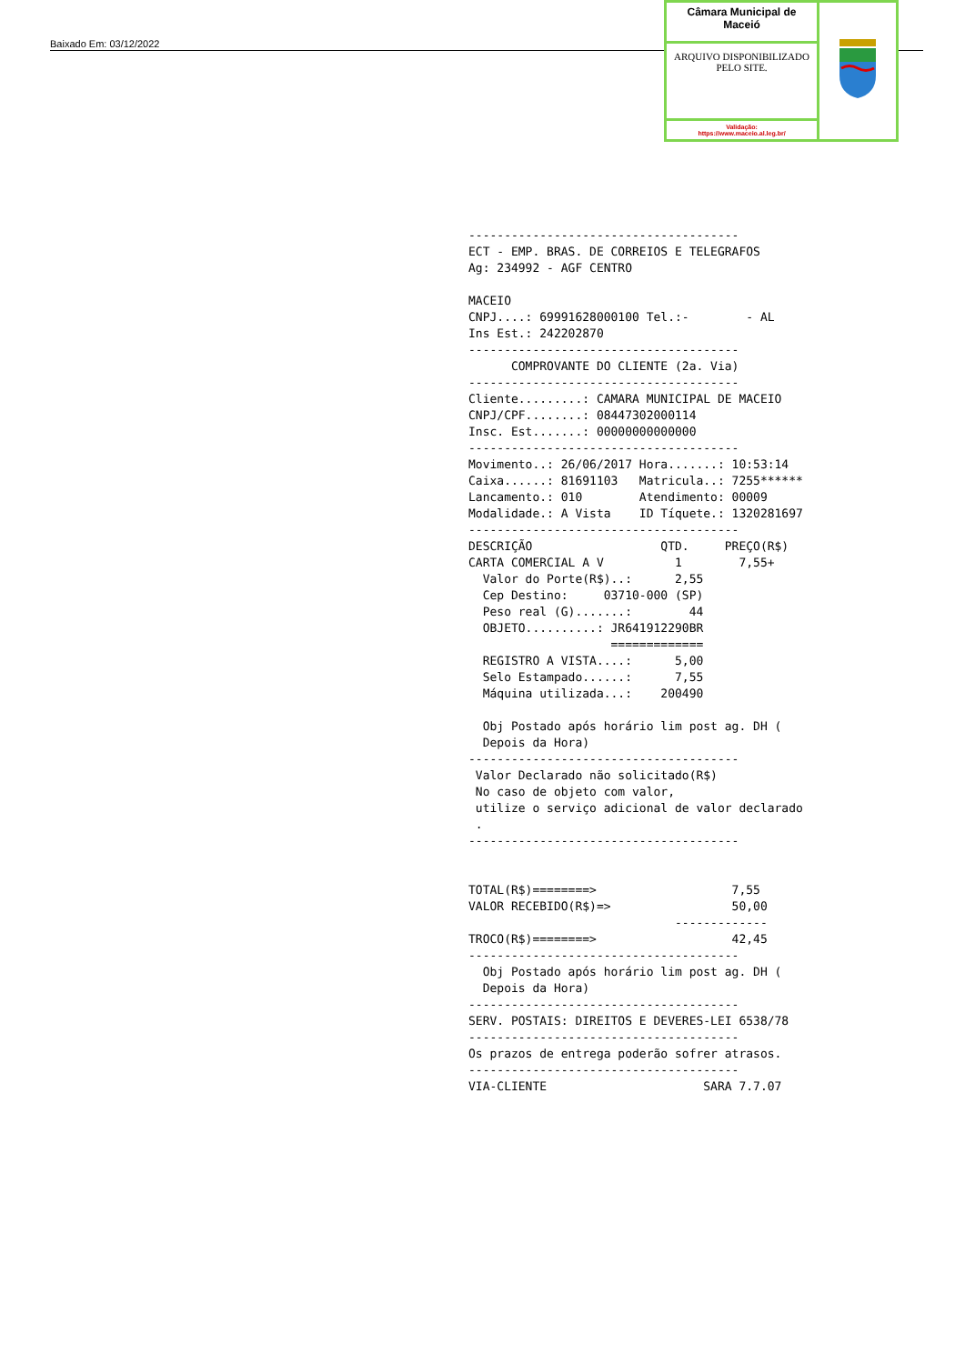Baixado Em: 03/12/2022
Câmara Municipal de Maceió
ARQUIVO DISPONIBILIZADO PELO SITE.
Validação:
https://www.maceio.al.leg.br/
-------------------------------------- ECT - EMP. BRAS. DE CORREIOS E TELEGRAFOS Ag: 234992 - AGF CENTRO MACEIO CNPJ....: 69991628000100 Tel.:- - AL Ins Est.: 242202870 -------------------------------------- COMPROVANTE DO CLIENTE (2a. Via) -------------------------------------- Cliente.........: CAMARA MUNICIPAL DE MACEIO CNPJ/CPF........: 08447302000114 Insc. Est.......: 00000000000000 -------------------------------------- Movimento..: 26/06/2017 Hora.......: 10:53:14 Caixa......: 81691103 Matricula..: 7255****** Lancamento.: 010 Atendimento: 00009 Modalidade.: A Vista ID Tíquete.: 1320281697 -------------------------------------- DESCRIÇÃO QTD. PREÇO(R$) CARTA COMERCIAL A V 1 7,55+ Valor do Porte(R$)..: 2,55 Cep Destino: 03710-000 (SP) Peso real (G).......: 44 OBJETO..........: JR641912290BR ============= REGISTRO A VISTA....: 5,00 Selo Estampado......: 7,55 Máquina utilizada...: 200490 Obj Postado após horário lim post ag. DH ( Depois da Hora) -------------------------------------- Valor Declarado não solicitado(R$) No caso de objeto com valor, utilize o serviço adicional de valor declarado . -------------------------------------- TOTAL(R$)========> 7,55 VALOR RECEBIDO(R$)=> 50,00 ------------- TROCO(R$)========> 42,45 -------------------------------------- Obj Postado após horário lim post ag. DH ( Depois da Hora) -------------------------------------- SERV. POSTAIS: DIREITOS E DEVERES-LEI 6538/78 -------------------------------------- Os prazos de entrega poderão sofrer atrasos. -------------------------------------- VIA-CLIENTE SARA 7.7.07